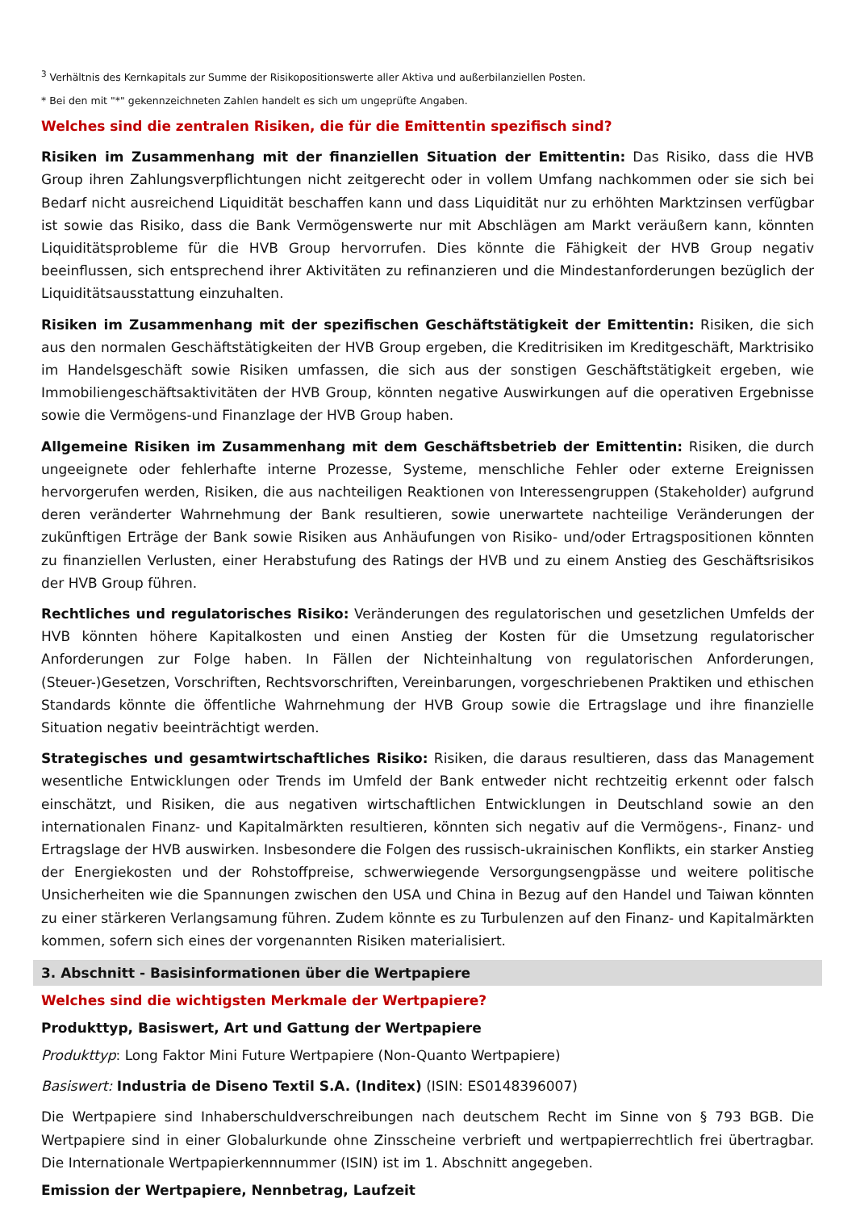<sup>3</sup> Verhältnis des Kernkapitals zur Summe der Risikopositionswerte aller Aktiva und außerbilanziellen Posten.
* Bei den mit "*" gekennzeichneten Zahlen handelt es sich um ungeprüfte Angaben.
Welches sind die zentralen Risiken, die für die Emittentin spezifisch sind?
Risiken im Zusammenhang mit der finanziellen Situation der Emittentin: Das Risiko, dass die HVB Group ihren Zahlungsverpflichtungen nicht zeitgerecht oder in vollem Umfang nachkommen oder sie sich bei Bedarf nicht ausreichend Liquidität beschaffen kann und dass Liquidität nur zu erhöhten Marktzinsen verfügbar ist sowie das Risiko, dass die Bank Vermögenswerte nur mit Abschlägen am Markt veräußern kann, könnten Liquiditätsprobleme für die HVB Group hervorrufen. Dies könnte die Fähigkeit der HVB Group negativ beeinflussen, sich entsprechend ihrer Aktivitäten zu refinanzieren und die Mindestanforderungen bezüglich der Liquiditätsausstattung einzuhalten.
Risiken im Zusammenhang mit der spezifischen Geschäftstätigkeit der Emittentin: Risiken, die sich aus den normalen Geschäftstätigkeiten der HVB Group ergeben, die Kreditrisiken im Kreditgeschäft, Marktrisiko im Handelsgeschäft sowie Risiken umfassen, die sich aus der sonstigen Geschäftstätigkeit ergeben, wie Immobiliengeschäftsaktivitäten der HVB Group, könnten negative Auswirkungen auf die operativen Ergebnisse sowie die Vermögens-und Finanzlage der HVB Group haben.
Allgemeine Risiken im Zusammenhang mit dem Geschäftsbetrieb der Emittentin: Risiken, die durch ungeeignete oder fehlerhafte interne Prozesse, Systeme, menschliche Fehler oder externe Ereignissen hervorgerufen werden, Risiken, die aus nachteiligen Reaktionen von Interessengruppen (Stakeholder) aufgrund deren veränderter Wahrnehmung der Bank resultieren, sowie unerwartete nachteilige Veränderungen der zukünftigen Erträge der Bank sowie Risiken aus Anhäufungen von Risiko- und/oder Ertragspositionen könnten zu finanziellen Verlusten, einer Herabstufung des Ratings der HVB und zu einem Anstieg des Geschäftsrisikos der HVB Group führen.
Rechtliches und regulatorisches Risiko: Veränderungen des regulatorischen und gesetzlichen Umfelds der HVB könnten höhere Kapitalkosten und einen Anstieg der Kosten für die Umsetzung regulatorischer Anforderungen zur Folge haben. In Fällen der Nichteinhaltung von regulatorischen Anforderungen, (Steuer-)Gesetzen, Vorschriften, Rechtsvorschriften, Vereinbarungen, vorgeschriebenen Praktiken und ethischen Standards könnte die öffentliche Wahrnehmung der HVB Group sowie die Ertragslage und ihre finanzielle Situation negativ beeinträchtigt werden.
Strategisches und gesamtwirtschaftliches Risiko: Risiken, die daraus resultieren, dass das Management wesentliche Entwicklungen oder Trends im Umfeld der Bank entweder nicht rechtzeitig erkennt oder falsch einschätzt, und Risiken, die aus negativen wirtschaftlichen Entwicklungen in Deutschland sowie an den internationalen Finanz- und Kapitalmärkten resultieren, könnten sich negativ auf die Vermögens-, Finanz- und Ertragslage der HVB auswirken. Insbesondere die Folgen des russisch-ukrainischen Konflikts, ein starker Anstieg der Energiekosten und der Rohstoffpreise, schwerwiegende Versorgungsengpässe und weitere politische Unsicherheiten wie die Spannungen zwischen den USA und China in Bezug auf den Handel und Taiwan könnten zu einer stärkeren Verlangsamung führen. Zudem könnte es zu Turbulenzen auf den Finanz- und Kapitalmärkten kommen, sofern sich eines der vorgenannten Risiken materialisiert.
3. Abschnitt - Basisinformationen über die Wertpapiere
Welches sind die wichtigsten Merkmale der Wertpapiere?
Produkttyp, Basiswert, Art und Gattung der Wertpapiere
Produkttyp: Long Faktor Mini Future Wertpapiere (Non-Quanto Wertpapiere)
Basiswert: Industria de Diseno Textil S.A. (Inditex) (ISIN: ES0148396007)
Die Wertpapiere sind Inhaberschuldverschreibungen nach deutschem Recht im Sinne von § 793 BGB. Die Wertpapiere sind in einer Globalurkunde ohne Zinsscheine verbrieft und wertpapierrechtlich frei übertragbar. Die Internationale Wertpapierkennnummer (ISIN) ist im 1. Abschnitt angegeben.
Emission der Wertpapiere, Nennbetrag, Laufzeit